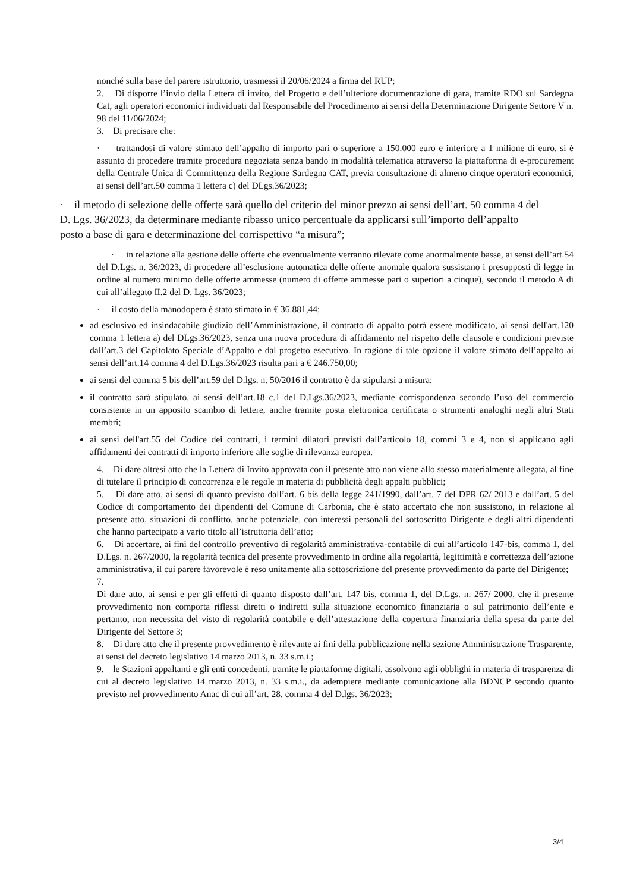nonché sulla base del parere istruttorio, trasmessi il 20/06/2024 a firma del RUP;
2. Di disporre l’invio della Lettera di invito, del Progetto e dell’ulteriore documentazione di gara, tramite RDO sul Sardegna Cat, agli operatori economici individuati dal Responsabile del Procedimento ai sensi della Determinazione Dirigente Settore V n. 98 del 11/06/2024;
3. Di precisare che:
· trattandosi di valore stimato dell’appalto di importo pari o superiore a 150.000 euro e inferiore a 1 milione di euro, si è assunto di procedere tramite procedura negoziata senza bando in modalità telematica attraverso la piattaforma di e-procurement della Centrale Unica di Committenza della Regione Sardegna CAT, previa consultazione di almeno cinque operatori economici, ai sensi dell’art.50 comma 1 lettera c) del DLgs.36/2023;
· il metodo di selezione delle offerte sarà quello del criterio del minor prezzo ai sensi dell’art. 50 comma 4 del D. Lgs. 36/2023, da determinare mediante ribasso unico percentuale da applicarsi sull’importo dell’appalto posto a base di gara e determinazione del corrispettivo “a misura”;
· in relazione alla gestione delle offerte che eventualmente verranno rilevate come anormalmente basse, ai sensi dell’art.54 del D.Lgs. n. 36/2023, di procedere all’esclusione automatica delle offerte anomale qualora sussistano i presupposti di legge in ordine al numero minimo delle offerte ammesse (numero di offerte ammesse pari o superiori a cinque), secondo il metodo A di cui all’allegato II.2 del D. Lgs. 36/2023;
· il costo della manodopera è stato stimato in € 36.881,44;
ad esclusivo ed insindacabile giudizio dell’Amministrazione, il contratto di appalto potrà essere modificato, ai sensi dell'art.120 comma 1 lettera a) del DLgs.36/2023, senza una nuova procedura di affidamento nel rispetto delle clausole e condizioni previste dall’art.3 del Capitolato Speciale d’Appalto e dal progetto esecutivo. In ragione di tale opzione il valore stimato dell’appalto ai sensi dell’art.14 comma 4 del D.Lgs.36/2023 risulta pari a € 246.750,00;
ai sensi del comma 5 bis dell’art.59 del D.lgs. n. 50/2016 il contratto è da stipularsi a misura;
il contratto sarà stipulato, ai sensi dell’art.18 c.1 del D.Lgs.36/2023, mediante corrispondenza secondo l’uso del commercio consistente in un apposito scambio di lettere, anche tramite posta elettronica certificata o strumenti analoghi negli altri Stati membri;
ai sensi dell'art.55 del Codice dei contratti, i termini dilatori previsti dall’articolo 18, commi 3 e 4, non si applicano agli affidamenti dei contratti di importo inferiore alle soglie di rilevanza europea.
4. Di dare altresì atto che la Lettera di Invito approvata con il presente atto non viene allo stesso materialmente allegata, al fine di tutelare il principio di concorrenza e le regole in materia di pubblicità degli appalti pubblici;
5. Di dare atto, ai sensi di quanto previsto dall’art. 6 bis della legge 241/1990, dall’art. 7 del DPR 62/ 2013 e dall’art. 5 del Codice di comportamento dei dipendenti del Comune di Carbonia, che è stato accertato che non sussistono, in relazione al presente atto, situazioni di conflitto, anche potenziale, con interessi personali del sottoscritto Dirigente e degli altri dipendenti che hanno partecipato a vario titolo all’istruttoria dell’atto;
6. Di accertare, ai fini del controllo preventivo di regolarità amministrativa-contabile di cui all’articolo 147-bis, comma 1, del D.Lgs. n. 267/2000, la regolarità tecnica del presente provvedimento in ordine alla regolarità, legittimità e correttezza dell’azione amministrativa, il cui parere favorevole è reso unitamente alla sottoscrizione del presente provvedimento da parte del Dirigente;
7.
Di dare atto, ai sensi e per gli effetti di quanto disposto dall’art. 147 bis, comma 1, del D.Lgs. n. 267/ 2000, che il presente provvedimento non comporta riflessi diretti o indiretti sulla situazione economico finanziaria o sul patrimonio dell’ente e pertanto, non necessita del visto di regolarità contabile e dell’attestazione della copertura finanziaria della spesa da parte del Dirigente del Settore 3;
8. Di dare atto che il presente provvedimento è rilevante ai fini della pubblicazione nella sezione Amministrazione Trasparente, ai sensi del decreto legislativo 14 marzo 2013, n. 33 s.m.i.;
9. le Stazioni appaltanti e gli enti concedenti, tramite le piattaforme digitali, assolvono agli obblighi in materia di trasparenza di cui al decreto legislativo 14 marzo 2013, n. 33 s.m.i., da adempiere mediante comunicazione alla BDNCP secondo quanto previsto nel provvedimento Anac di cui all’art. 28, comma 4 del D.lgs. 36/2023;
3/4